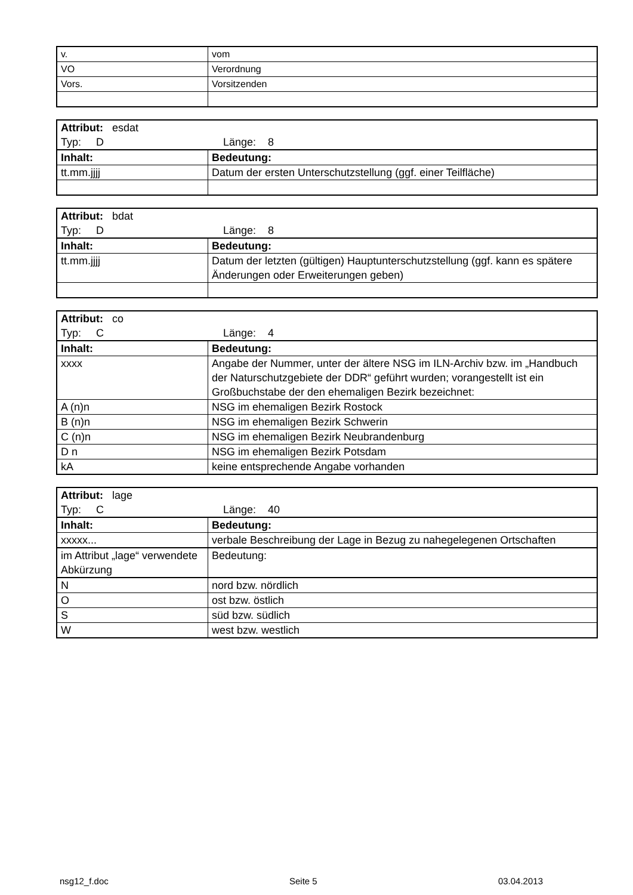| v. | vom |
| VO | Verordnung |
| Vors. | Vorsitzenden |
| Attribut: esdat Typ: D Länge: 8 | |
| Inhalt: | Bedeutung: |
| tt.mm.jjjj | Datum der ersten Unterschutzstellung (ggf. einer Teilfläche) |
| Attribut: bdat Typ: D Länge: 8 | |
| Inhalt: | Bedeutung: |
| tt.mm.jjjj | Datum der letzten (gültigen) Hauptunterschutzstellung (ggf. kann es spätere Änderungen oder Erweiterungen geben) |
| Attribut: co Typ: C Länge: 4 | |
| Inhalt: | Bedeutung: |
| xxxx | Angabe der Nummer, unter der ältere NSG im ILN-Archiv bzw. im „Handbuch der Naturschutzgebiete der DDR“ geführt wurden; vorangestellt ist ein Großbuchstabe der den ehemaligen Bezirk bezeichnet: |
| A (n)n | NSG im ehemaligen Bezirk Rostock |
| B (n)n | NSG im ehemaligen Bezirk Schwerin |
| C (n)n | NSG im ehemaligen Bezirk Neubrandenburg |
| D n | NSG im ehemaligen Bezirk Potsdam |
| kA | keine entsprechende Angabe vorhanden |
| Attribut: lage Typ: C Länge: 40 | |
| Inhalt: | Bedeutung: |
| xxxxx... | verbale Beschreibung der Lage in Bezug zu nahegelegenen Ortschaften |
| im Attribut „lage“ verwendete Abkürzung | Bedeutung: |
| N | nord bzw. nördlich |
| O | ost bzw. östlich |
| S | süd bzw. südlich |
| W | west bzw. westlich |
nsg12_f.doc Seite 5 03.04.2013